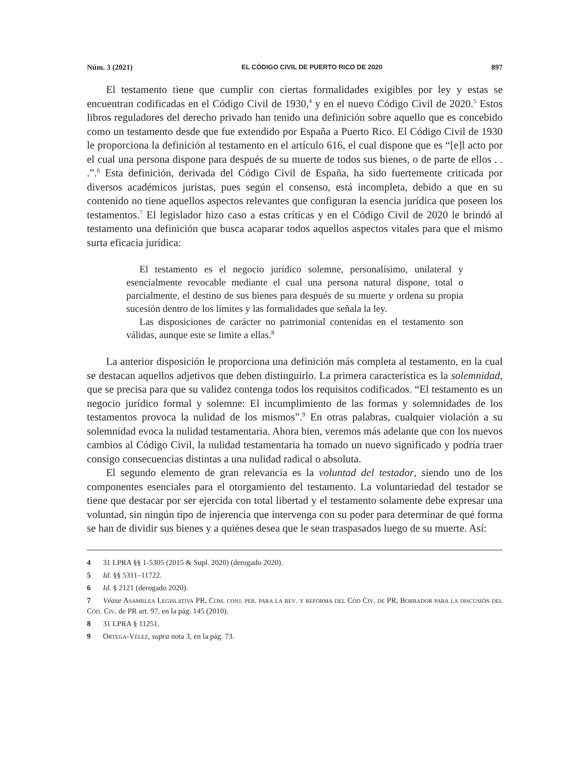Núm. 3 (2021) EL CÓDIGO CIVIL DE PUERTO RICO DE 2020 897
El testamento tiene que cumplir con ciertas formalidades exigibles por ley y estas se encuentran codificadas en el Código Civil de 1930,<sup>4</sup> y en el nuevo Código Civil de 2020.<sup>5</sup> Estos libros reguladores del derecho privado han tenido una definición sobre aquello que es concebido como un testamento desde que fue extendido por España a Puerto Rico. El Código Civil de 1930 le proporciona la definición al testamento en el artículo 616, el cual dispone que es “[e]l acto por el cual una persona dispone para después de su muerte de todos sus bienes, o de parte de ellos . . .”.<sup>6</sup> Esta definición, derivada del Código Civil de España, ha sido fuertemente criticada por diversos académicos juristas, pues según el consenso, está incompleta, debido a que en su contenido no tiene aquellos aspectos relevantes que configuran la esencia jurídica que poseen los testamentos.<sup>7</sup> El legislador hizo caso a estas críticas y en el Código Civil de 2020 le brindó al testamento una definición que busca acaparar todos aquellos aspectos vitales para que el mismo surta eficacia jurídica:
El testamento es el negocio jurídico solemne, personalísimo, unilateral y esencialmente revocable mediante el cual una persona natural dispone, total o parcialmente, el destino de sus bienes para después de su muerte y ordena su propia sucesión dentro de los límites y las formalidades que señala la ley.
Las disposiciones de carácter no patrimonial contenidas en el testamento son válidas, aunque este se limite a ellas.<sup>8</sup>
La anterior disposición le proporciona una definición más completa al testamento, en la cual se destacan aquellos adjetivos que deben distinguirlo. La primera característica es la solemnidad, que se precisa para que su validez contenga todos los requisitos codificados. “El testamento es un negocio jurídico formal y solemne: El incumplimiento de las formas y solemnidades de los testamentos provoca la nulidad de los mismos”.<sup>9</sup> En otras palabras, cualquier violación a su solemnidad evoca la nulidad testamentaria. Ahora bien, veremos más adelante que con los nuevos cambios al Código Civil, la nulidad testamentaria ha tomado un nuevo significado y podría traer consigo consecuencias distintas a una nulidad radical o absoluta.
El segundo elemento de gran relevancia es la voluntad del testador, siendo uno de los componentes esenciales para el otorgamiento del testamento. La voluntariedad del testador se tiene que destacar por ser ejercida con total libertad y el testamento solamente debe expresar una voluntad, sin ningún tipo de injerencia que intervenga con su poder para determinar de qué forma se han de dividir sus bienes y a quiénes desea que le sean traspasados luego de su muerte. Así:
4 31 LPRA §§ 1-5305 (2015 & Supl. 2020) (derogado 2020).
5 Id. §§ 5311–11722.
6 Id. § 2121 (derogado 2020).
7 Véase Asamblea Legislativa PR, Com. conj. per. para la rev. y reforma del Cód Civ. de PR, Borrador para la discusión del Cód. Civ. de PR art. 97, en la pág. 145 (2010).
8 31 LPRA § 11251.
9 Ortega-Vélez, supra nota 3, en la pág. 73.